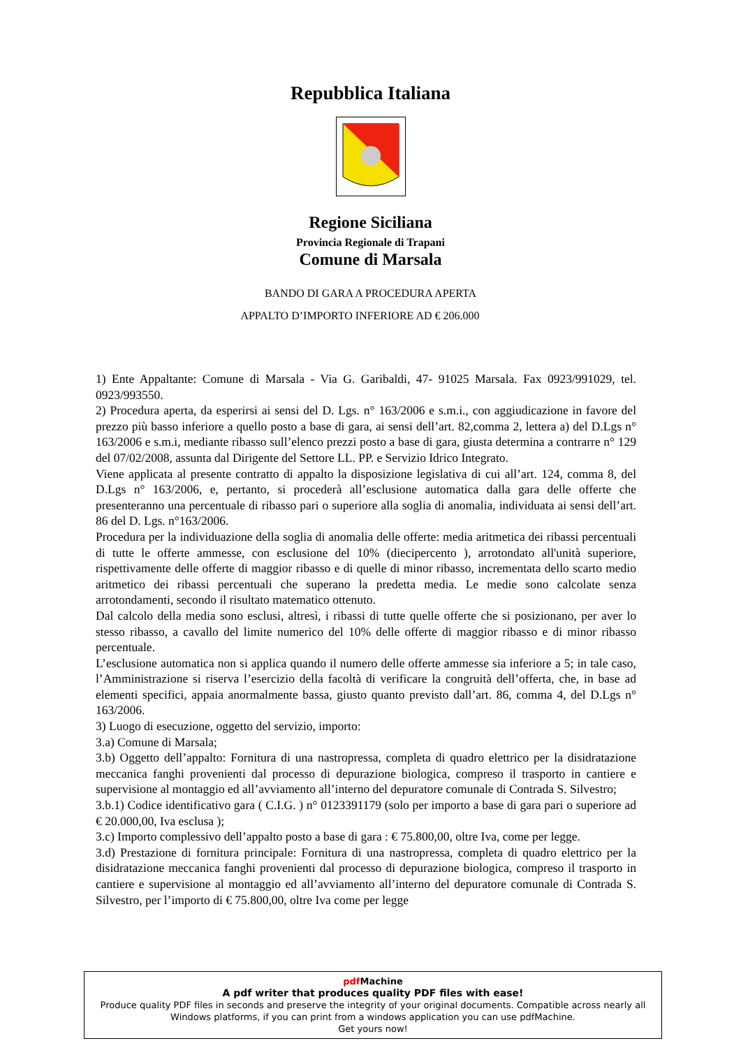Repubblica Italiana
Regione Siciliana
Provincia Regionale di Trapani
Comune di Marsala
BANDO DI GARA A PROCEDURA APERTA
APPALTO D’IMPORTO INFERIORE AD € 206.000
1) Ente Appaltante: Comune di Marsala - Via G. Garibaldi, 47- 91025 Marsala. Fax 0923/991029, tel. 0923/993550.
2) Procedura aperta, da esperirsi ai sensi del D. Lgs. n° 163/2006 e s.m.i., con aggiudicazione in favore del prezzo più basso inferiore a quello posto a base di gara, ai sensi dell’art. 82,comma 2, lettera a) del D.Lgs n° 163/2006 e s.m.i, mediante ribasso sull’elenco prezzi posto a base di gara, giusta determina a contrarre n° 129 del 07/02/2008, assunta dal Dirigente del Settore LL. PP. e Servizio Idrico Integrato.
Viene applicata al presente contratto di appalto la disposizione legislativa di cui all’art. 124, comma 8, del D.Lgs n° 163/2006, e, pertanto, si procederà all’esclusione automatica dalla gara delle offerte che presenteranno una percentuale di ribasso pari o superiore alla soglia di anomalia, individuata ai sensi dell’art. 86 del D. Lgs. n°163/2006.
Procedura per la individuazione della soglia di anomalia delle offerte: media aritmetica dei ribassi percentuali di tutte le offerte ammesse, con esclusione del 10% (diecipercento ), arrotondato all'unità superiore, rispettivamente delle offerte di maggior ribasso e di quelle di minor ribasso, incrementata dello scarto medio aritmetico dei ribassi percentuali che superano la predetta media. Le medie sono calcolate senza arrotondamenti, secondo il risultato matematico ottenuto.
Dal calcolo della media sono esclusi, altresì, i ribassi di tutte quelle offerte che si posizionano, per aver lo stesso ribasso, a cavallo del limite numerico del 10% delle offerte di maggior ribasso e di minor ribasso percentuale.
L’esclusione automatica non si applica quando il numero delle offerte ammesse sia inferiore a 5; in tale caso, l’Amministrazione si riserva l’esercizio della facoltà di verificare la congruità dell’offerta, che, in base ad elementi specifici, appaia anormalmente bassa, giusto quanto previsto dall’art. 86, comma 4, del D.Lgs n° 163/2006.
3) Luogo di esecuzione, oggetto del servizio, importo:
3.a) Comune di Marsala;
3.b) Oggetto dell’appalto: Fornitura di una nastropressa, completa di quadro elettrico per la disidratazione meccanica fanghi provenienti dal processo di depurazione biologica, compreso il trasporto in cantiere e supervisione al montaggio ed all’avviamento all’interno del depuratore comunale di Contrada S. Silvestro;
3.b.1) Codice identificativo gara ( C.I.G. ) n° 0123391179 (solo per importo a base di gara pari o superiore ad € 20.000,00, Iva esclusa );
3.c) Importo complessivo dell’appalto posto a base di gara : € 75.800,00, oltre Iva, come per legge.
3.d) Prestazione di fornitura principale: Fornitura di una nastropressa, completa di quadro elettrico per la disidratazione meccanica fanghi provenienti dal processo di depurazione biologica, compreso il trasporto in cantiere e supervisione al montaggio ed all’avviamento all’interno del depuratore comunale di Contrada S. Silvestro, per l’importo di € 75.800,00, oltre Iva come per legge
pdf Machine
A pdf writer that produces quality PDF files with ease!
Produce quality PDF files in seconds and preserve the integrity of your original documents. Compatible across nearly all Windows platforms, if you can print from a windows application you can use pdfMachine.
Get yours now!